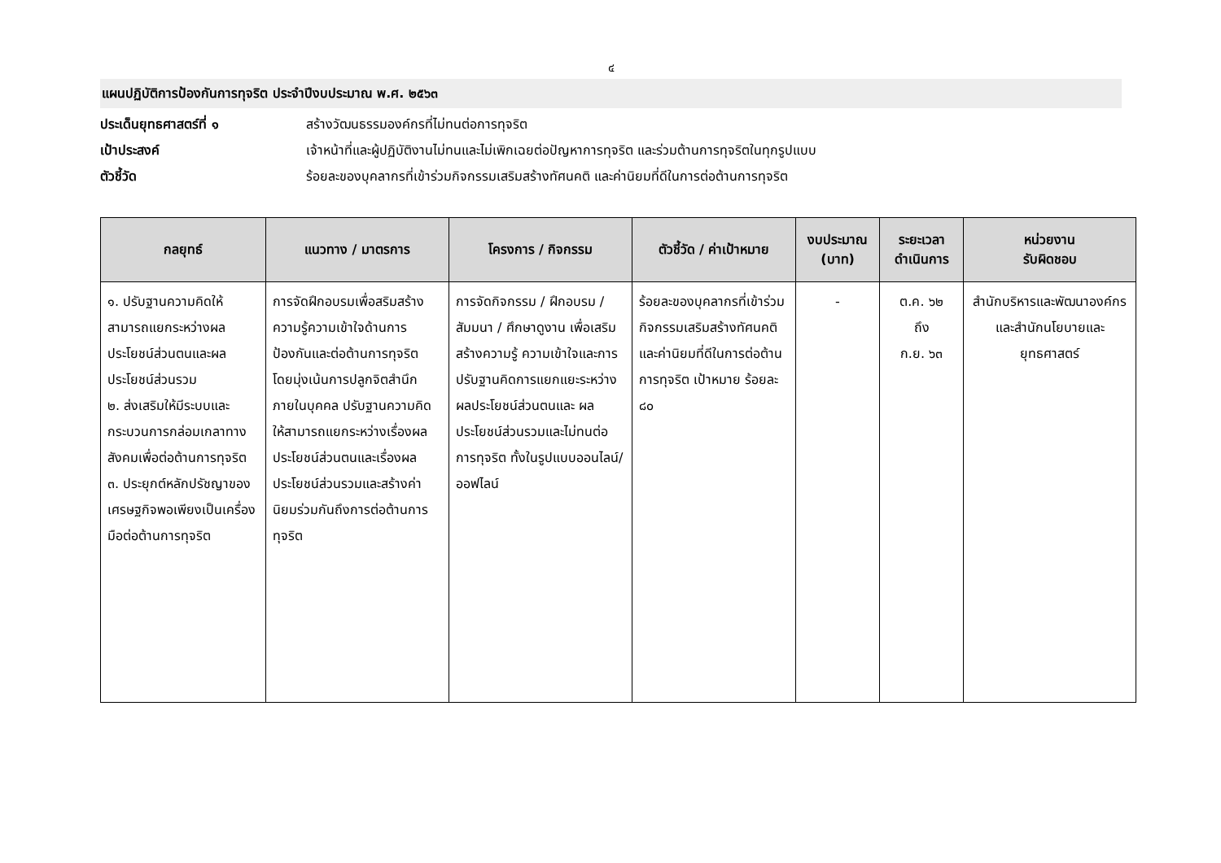๔
แผนปฏิบัติการป้องกันการทุจริต ประจำปีงบประมาณ พ.ศ. ๒๕๖๓
ประเด็นยุทธศาสตร์ที่ ๑ สร้างวัฒนธรรมองค์กรที่ไม่ทนต่อการทุจริต
เป้าประสงค์ เจ้าหน้าที่และผู้ปฏิบัติงานไม่ทนและไม่เพิกเฉยต่อปัญหาการทุจริต และร่วมต้านการทุจริตในทุกรูปแบบ
ตัวชี้วัด ร้อยละของบุคลากรที่เข้าร่วมกิจกรรมเสริมสร้างทัศนคติ และค่านิยมที่ดีในการต่อต้านการทุจริต
| กลยุทธ์ | แนวทาง / มาตรการ | โครงการ / กิจกรรม | ตัวชี้วัด / ค่าเป้าหมาย | งบประมาณ (บาท) | ระยะเวลา ดำเนินการ | หน่วยงาน รับผิดชอบ |
| --- | --- | --- | --- | --- | --- | --- |
| ๑. ปรับฐานความคิดให้สามารถแยกระหว่างผลประโยชน์ส่วนตนและผลประโยชน์ส่วนรวม ๒. ส่งเสริมให้มีระบบและกระบวนการกล่อมเกลาทางสังคมเพื่อต่อต้านการทุจริต ๓. ประยุกต์หลักปรัชญาของเศรษฐกิจพอเพียงเป็นเครื่องมือต่อต้านการทุจริต | การจัดฝึกอบรมเพื่อสริมสร้างความรู้ความเข้าใจด้านการป้องกันและต่อต้านการทุจริต โดยมุ่งเน้นการปลูกจิตสำนึกภายในบุคคล ปรับฐานความคิดให้สามารถแยกระหว่างเรื่องผลประโยชน์ส่วนตนและเรื่องผลประโยชน์ส่วนรวมและสร้างค่านิยมร่วมกันถึงการต่อต้านการทุจริต | การจัดกิจกรรม / ฝึกอบรม / สัมมนา / ศึกษาดูงาน เพื่อเสริมสร้างความรู้ ความเข้าใจและการปรับฐานคิดการแยกแยะระหว่างผลประโยชน์ส่วนตนและ ผลประโยชน์ส่วนรวมและไม่ทนต่อการทุจริต ทั้งในรูปแบบออนไลน์/ออฟไลน์ | ร้อยละของบุคลากรที่เข้าร่วมกิจกรรมเสริมสร้างทัศนคติและค่านิยมที่ดีในการต่อต้านการทุจริต เป้าหมาย ร้อยละ ๘๐ | - | ต.ค. ๖๒ ถึง ก.ย. ๖๓ | สำนักบริหารและพัฒนาองค์กร และสำนักนโยบายและยุทธศาสตร์ |